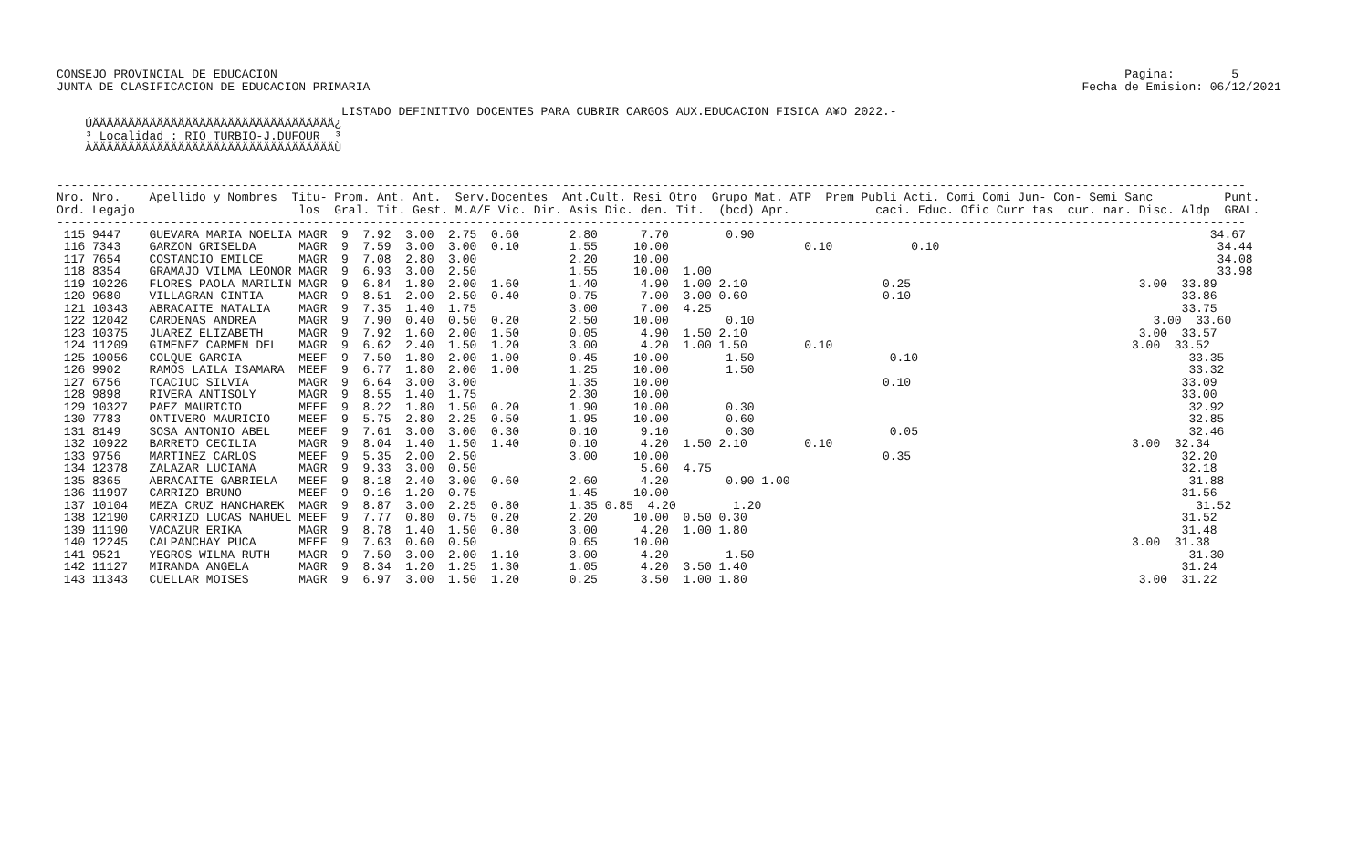CONSEJO PROVINCIAL DE EDUCACION                                                                                                                       Pagina:        5
JUNTA DE CLASIFICACION DE EDUCACION PRIMARIA                                                                                                    Fecha de Emision: 06/12/2021

                                        LISTADO DEFINITIVO DOCENTES PARA CUBRIR CARGOS AUX.EDUCACION FISICA A¥O 2022.-
    ÚÄÄÄÄÄÄÄÄÄÄÄÄÄÄÄÄÄÄÄÄÄÄÄÄÄÄÄÄÄÄÄÄÄÄ¿
    ³ Localidad : RIO TURBIO-J.DUFOUR  ³
    ÀÄÄÄÄÄÄÄÄÄÄÄÄÄÄÄÄÄÄÄÄÄÄÄÄÄÄÄÄÄÄÄÄÄÄÙ


-----------------------------------------------------------------------------------------------------------------------------------------------------------------------
Nro. Nro.    Apellido y Nombres  Titu- Prom. Ant. Ant.  Serv.Docentes  Ant.Cult. Resi Otro  Grupo Mat. ATP  Prem Publi Acti. Comi Comi Jun- Con- Semi Sanc          Punt.
Ord. Legajo                       los  Gral. Tit. Gest. M.A/E Vic. Dir. Asis Dic. den. Tit.  (bcd) Apr.            caci. Educ. Ofic Curr tas  cur. nar. Disc. Aldp  GRAL.
-----------------------------------------------------------------------------------------------------------------------------------------------------------------------
 115 9447    GUEVARA MARIA NOELIA MAGR  9  7.92  3.00  2.75  0.60       2.80      7.70        0.90                                                                34.67
 116 7343    GARZON GRISELDA      MAGR  9  7.59  3.00  3.00  0.10       1.55     10.00                   0.10           0.10                                       34.44
 117 7654    COSTANCIO EMILCE     MAGR  9  7.08  2.80  3.00             2.20     10.00                                                                             34.08
 118 8354    GRAMAJO VILMA LEONOR MAGR  9  6.93  3.00  2.50             1.55     10.00  1.00                                                                       33.98
 119 10226   FLORES PAOLA MARILIN MAGR  9  6.84  1.80  2.00  1.60       1.40      4.90  1.00 2.10                   0.25                                3.00  33.89
 120 9680    VILLAGRAN CINTIA     MAGR  9  8.51  2.00  2.50  0.40       0.75      7.00  3.00 0.60                   0.10                                      33.86
 121 10343   ABRACAITE NATALIA    MAGR  9  7.35  1.40  1.75             3.00      7.00  4.25                                                                  33.75
 122 12042   CARDENAS ANDREA      MAGR  9  7.90  0.40  0.50  0.20       2.50     10.00        0.10                                                        3.00  33.60
 123 10375   JUAREZ ELIZABETH     MAGR  9  7.92  1.60  2.00  1.50       0.05      4.90  1.50 2.10                                                       3.00  33.57
 124 11209   GIMENEZ CARMEN DEL   MAGR  9  6.62  2.40  1.50  1.20       3.00      4.20  1.00 1.50        0.10                                          3.00  33.52
 125 10056   COLQUE GARCIA        MEEF  9  7.50  1.80  2.00  1.00       0.45     10.00        1.50                   0.10                                      33.35
 126 9902    RAMOS LAILA ISAMARA  MEEF  9  6.77  1.80  2.00  1.00       1.25     10.00        1.50                                                             33.32
 127 6756    TCACIUC SILVIA       MAGR  9  6.64  3.00  3.00             1.35     10.00                              0.10                                      33.09
 128 9898    RIVERA ANTISOLY      MAGR  9  8.55  1.40  1.75             2.30     10.00                                                                        33.00
 129 10327   PAEZ MAURICIO        MEEF  9  8.22  1.80  1.50  0.20       1.90     10.00        0.30                                                             32.92
 130 7783    ONTIVERO MAURICIO    MEEF  9  5.75  2.80  2.25  0.50       1.95     10.00        0.60                                                             32.85
 131 8149    SOSA ANTONIO ABEL    MEEF  9  7.61  3.00  3.00  0.30       0.10      9.10        0.30                   0.05                                      32.46
 132 10922   BARRETO CECILIA      MAGR  9  8.04  1.40  1.50  1.40       0.10      4.20  1.50 2.10        0.10                                          3.00  32.34
 133 9756    MARTINEZ CARLOS      MEEF  9  5.35  2.00  2.50             3.00     10.00                              0.35                                      32.20
 134 12378   ZALAZAR LUCIANA      MAGR  9  9.33  3.00  0.50                       5.60  4.75                                                                  32.18
 135 8365    ABRACAITE GABRIELA   MEEF  9  8.18  2.40  3.00  0.60       2.60      4.20        0.90 1.00                                                        31.88
 136 11997   CARRIZO BRUNO        MEEF  9  9.16  1.20  0.75             1.45     10.00                                                                        31.56
 137 10104   MEZA CRUZ HANCHAREK  MAGR  9  8.87  3.00  2.25  0.80       1.35 0.85  4.20        1.20                                                             31.52
 138 12190   CARRIZO LUCAS NAHUEL MEEF  9  7.77  0.80  0.75  0.20       2.20     10.00  0.50 0.30                                                             31.52
 139 11190   VACAZUR ERIKA        MAGR  9  8.78  1.40  1.50  0.80       3.00      4.20  1.00 1.80                                                             31.48
 140 12245   CALPANCHAY PUCA      MEEF  9  7.63  0.60  0.50             0.65     10.00                                                                 3.00  31.38
 141 9521    YEGROS WILMA RUTH    MAGR  9  7.50  3.00  2.00  1.10       3.00      4.20        1.50                                                             31.30
 142 11127   MIRANDA ANGELA       MAGR  9  8.34  1.20  1.25  1.30       1.05      4.20  3.50 1.40                                                             31.24
 143 11343   CUELLAR MOISES       MAGR  9  6.97  3.00  1.50  1.20       0.25      3.50  1.00 1.80                                                       3.00  31.22